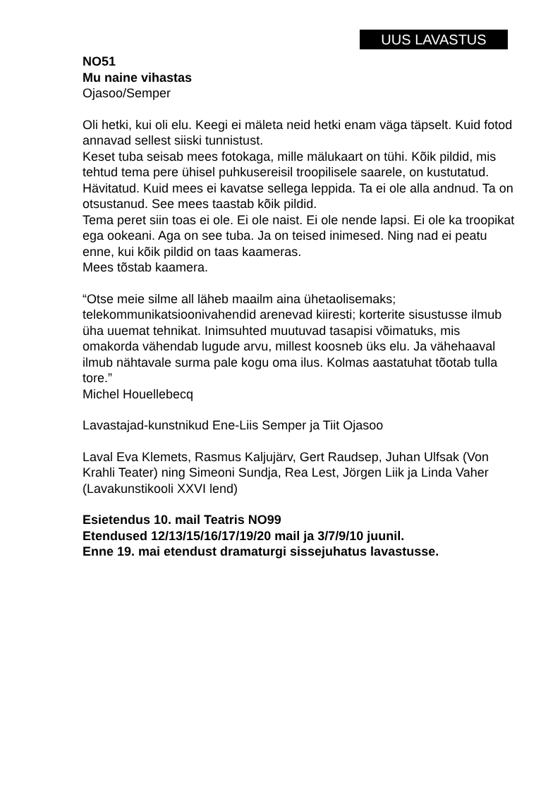UUS LAVASTUS
NO51
Mu naine vihastas
Ojasoo/Semper
Oli hetki, kui oli elu. Keegi ei mäleta neid hetki enam väga täpselt. Kuid fotod annavad sellest siiski tunnistust.
Keset tuba seisab mees fotokaga, mille mälukaart on tühi. Kõik pildid, mis tehtud tema pere ühisel puhkusereisil troopilisele saarele, on kustutatud. Hävitatud. Kuid mees ei kavatse sellega leppida. Ta ei ole alla andnud. Ta on otsustanud. See mees taastab kõik pildid.
Tema peret siin toas ei ole. Ei ole naist. Ei ole nende lapsi. Ei ole ka troopikat ega ookeani. Aga on see tuba. Ja on teised inimesed. Ning nad ei peatu enne, kui kõik pildid on taas kaameras.
Mees tõstab kaamera.
“Otse meie silme all läheb maailm aina ühetaolisemaks; telekommunikatsioonivahendid arenevad kiiresti; korterite sisustusse ilmub üha uuemat tehnikat. Inimsuhted muutuvad tasapisi võimatuks, mis omakorda vähendab lugude arvu, millest koosneb üks elu. Ja vähehaaval ilmub nähtavale surma pale kogu oma ilus. Kolmas aastatuhat tõotab tulla tore.”
Michel Houellebecq
Lavastajad-kunstnikud Ene-Liis Semper ja Tiit Ojasoo
Laval Eva Klemets, Rasmus Kaljujärv, Gert Raudsep, Juhan Ulfsak (Von Krahli Teater) ning Simeoni Sundja, Rea Lest, Jörgen Liik ja Linda Vaher (Lavakunstikooli XXVI lend)
Esietendus 10. mail Teatris NO99
Etendused 12/13/15/16/17/19/20 mail ja 3/7/9/10 juunil.
Enne 19. mai etendust dramaturgi sissejuhatus lavastusse.